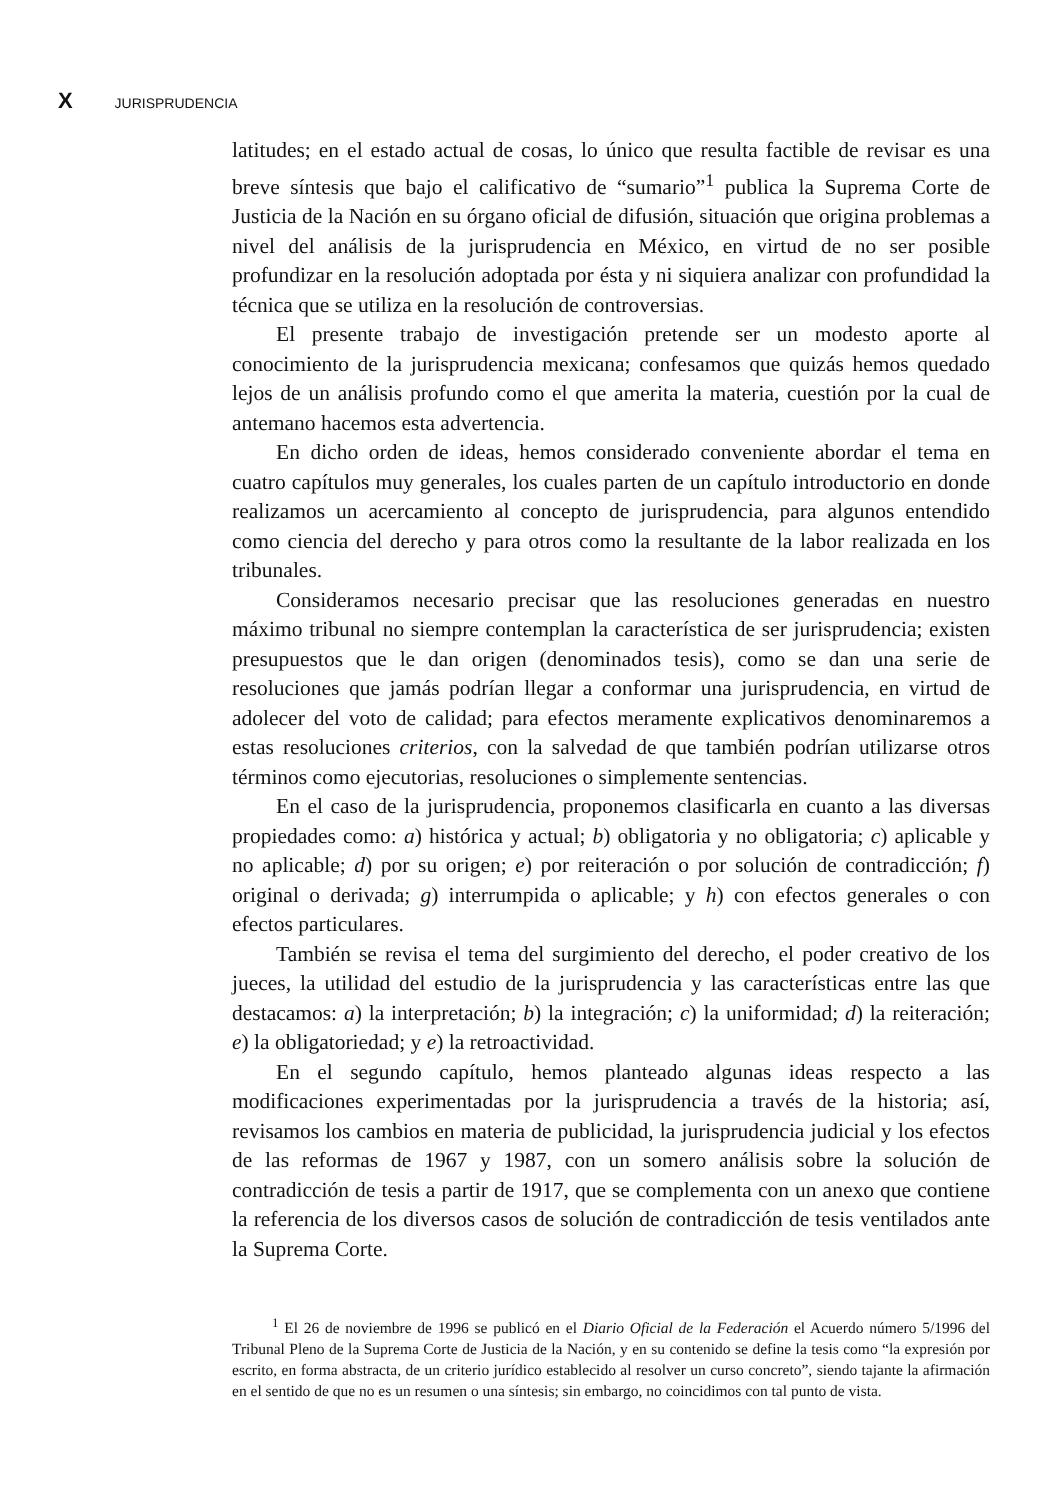X JURISPRUDENCIA
latitudes; en el estado actual de cosas, lo único que resulta factible de revisar es una breve síntesis que bajo el calificativo de “sumario”<sup>1</sup> publica la Suprema Corte de Justicia de la Nación en su órgano oficial de difusión, situación que origina problemas a nivel del análisis de la jurisprudencia en México, en virtud de no ser posible profundizar en la resolución adoptada por ésta y ni siquiera analizar con profundidad la técnica que se utiliza en la resolución de controversias.
El presente trabajo de investigación pretende ser un modesto aporte al conocimiento de la jurisprudencia mexicana; confesamos que quizás hemos quedado lejos de un análisis profundo como el que amerita la materia, cuestión por la cual de antemano hacemos esta advertencia.
En dicho orden de ideas, hemos considerado conveniente abordar el tema en cuatro capítulos muy generales, los cuales parten de un capítulo introductorio en donde realizamos un acercamiento al concepto de jurisprudencia, para algunos entendido como ciencia del derecho y para otros como la resultante de la labor realizada en los tribunales.
Consideramos necesario precisar que las resoluciones generadas en nuestro máximo tribunal no siempre contemplan la característica de ser jurisprudencia; existen presupuestos que le dan origen (denominados tesis), como se dan una serie de resoluciones que jamás podrían llegar a conformar una jurisprudencia, en virtud de adolecer del voto de calidad; para efectos meramente explicativos denominaremos a estas resoluciones criterios, con la salvedad de que también podrían utilizarse otros términos como ejecutorias, resoluciones o simplemente sentencias.
En el caso de la jurisprudencia, proponemos clasificarla en cuanto a las diversas propiedades como: a) histórica y actual; b) obligatoria y no obligatoria; c) aplicable y no aplicable; d) por su origen; e) por reiteración o por solución de contradicción; f) original o derivada; g) interrumpida o aplicable; y h) con efectos generales o con efectos particulares.
También se revisa el tema del surgimiento del derecho, el poder creativo de los jueces, la utilidad del estudio de la jurisprudencia y las características entre las que destacamos: a) la interpretación; b) la integración; c) la uniformidad; d) la reiteración; e) la obligatoriedad; y e) la retroactividad.
En el segundo capítulo, hemos planteado algunas ideas respecto a las modificaciones experimentadas por la jurisprudencia a través de la historia; así, revisamos los cambios en materia de publicidad, la jurisprudencia judicial y los efectos de las reformas de 1967 y 1987, con un somero análisis sobre la solución de contradicción de tesis a partir de 1917, que se complementa con un anexo que contiene la referencia de los diversos casos de solución de contradicción de tesis ventilados ante la Suprema Corte.
<sup>1</sup> El 26 de noviembre de 1996 se publicó en el Diario Oficial de la Federación el Acuerdo número 5/1996 del Tribunal Pleno de la Suprema Corte de Justicia de la Nación, y en su contenido se define la tesis como “la expresión por escrito, en forma abstracta, de un criterio jurídico establecido al resolver un curso concreto”, siendo tajante la afirmación en el sentido de que no es un resumen o una síntesis; sin embargo, no coincidimos con tal punto de vista.